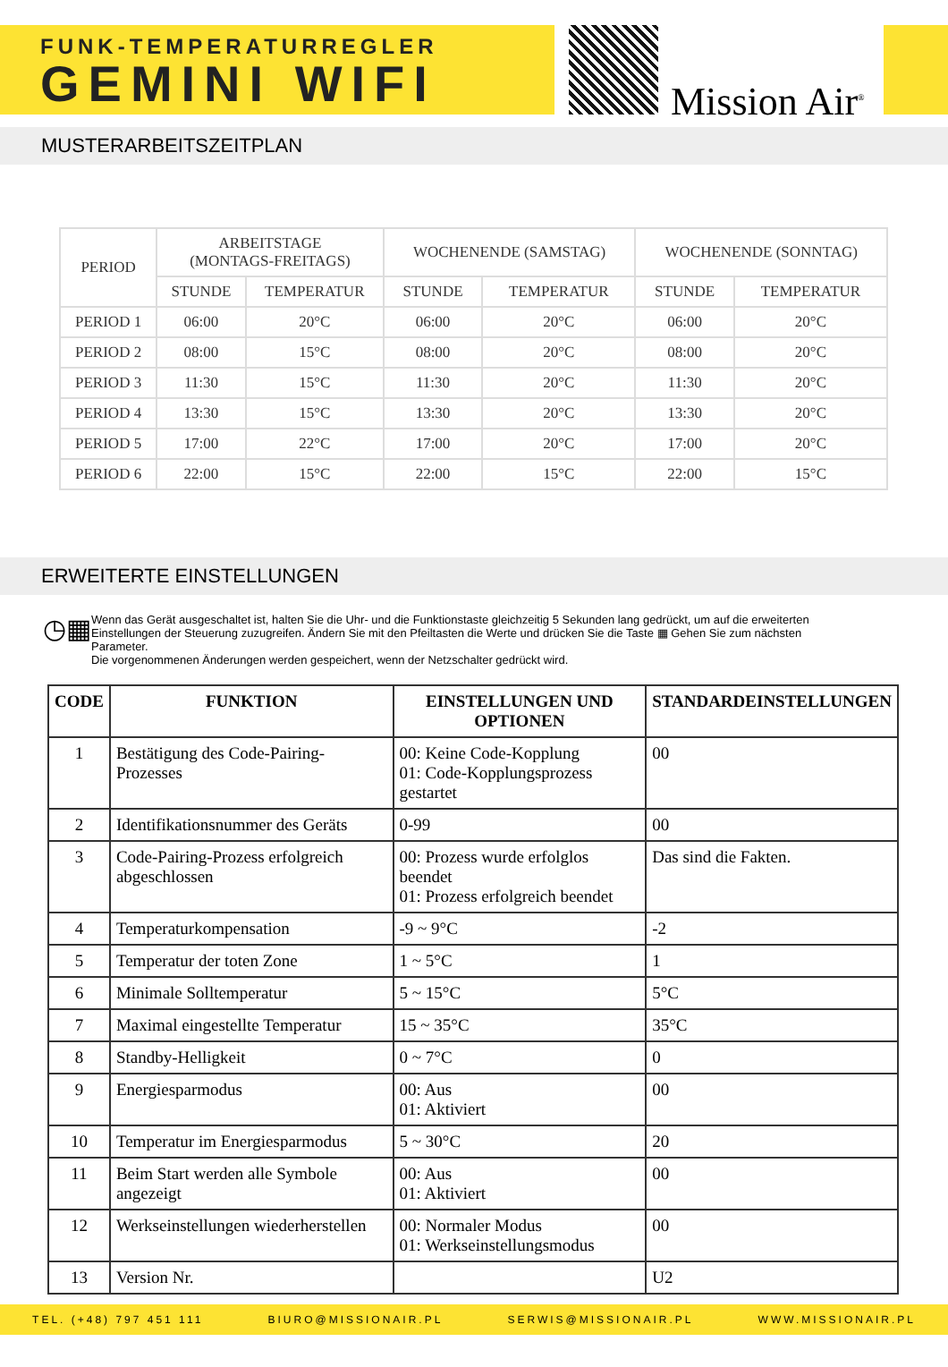FUNK-TEMPERATURREGLER
GEMINI WIFI
Mission Air<sup>®</sup>
MUSTERARBEITSZEITPLAN
| PERIOD | ARBEITSTAGE (MONTAGS-FREITAGS) | | WOCHENENDE (SAMSTAG) | | WOCHENENDE (SONNTAG) | |
| --- | --- | --- | --- | --- | --- | --- |
| | STUNDE | TEMPERATUR | STUNDE | TEMPERATUR | STUNDE | TEMPERATUR |
| PERIOD 1 | 06:00 | 20°C | 06:00 | 20°C | 06:00 | 20°C |
| PERIOD 2 | 08:00 | 15°C | 08:00 | 20°C | 08:00 | 20°C |
| PERIOD 3 | 11:30 | 15°C | 11:30 | 20°C | 11:30 | 20°C |
| PERIOD 4 | 13:30 | 15°C | 13:30 | 20°C | 13:30 | 20°C |
| PERIOD 5 | 17:00 | 22°C | 17:00 | 20°C | 17:00 | 20°C |
| PERIOD 6 | 22:00 | 15°C | 22:00 | 15°C | 22:00 | 15°C |
ERWEITERTE EINSTELLUNGEN
◷▦
Wenn das Gerät ausgeschaltet ist, halten Sie die Uhr- und die Funktionstaste gleichzeitig 5 Sekunden lang gedrückt, um auf die erweiterten Einstellungen der Steuerung zuzugreifen. Ändern Sie mit den Pfeiltasten die Werte und drücken Sie die Taste ▦ Gehen Sie zum nächsten Parameter.
Die vorgenommenen Änderungen werden gespeichert, wenn der Netzschalter gedrückt wird.
| CODE | FUNKTION | EINSTELLUNGEN UND OPTIONEN | STANDARDEINSTELLUNGEN |
| --- | --- | --- | --- |
| 1 | Bestätigung des Code-Pairing-Prozesses | 00: Keine Code-Kopplung 01: Code-Kopplungsprozess gestartet | 00 |
| 2 | Identifikationsnummer des Geräts | 0-99 | 00 |
| 3 | Code-Pairing-Prozess erfolgreich abgeschlossen | 00: Prozess wurde erfolglos beendet 01: Prozess erfolgreich beendet | Das sind die Fakten. |
| 4 | Temperaturkompensation | -9 ~ 9°C | -2 |
| 5 | Temperatur der toten Zone | 1 ~ 5°C | 1 |
| 6 | Minimale Solltemperatur | 5 ~ 15°C | 5°C |
| 7 | Maximal eingestellte Temperatur | 15 ~ 35°C | 35°C |
| 8 | Standby-Helligkeit | 0 ~ 7°C | 0 |
| 9 | Energiesparmodus | 00: Aus 01: Aktiviert | 00 |
| 10 | Temperatur im Energiesparmodus | 5 ~ 30°C | 20 |
| 11 | Beim Start werden alle Symbole angezeigt | 00: Aus 01: Aktiviert | 00 |
| 12 | Werkseinstellungen wiederherstellen | 00: Normaler Modus 01: Werkseinstellungsmodus | 00 |
| 13 | Version Nr. | | U2 |
TEL. (+48) 797 451 111 BIURO@MISSIONAIR.PL SERWIS@MISSIONAIR.PL WWW.MISSIONAIR.PL